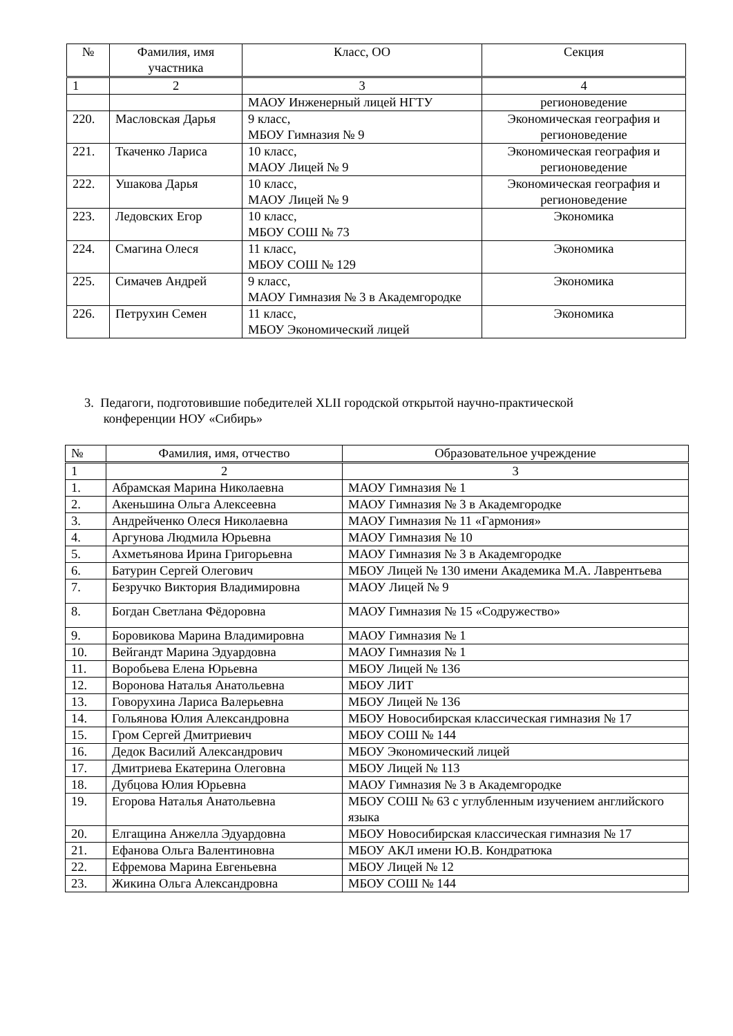| № | Фамилия, имя участника | Класс, ОО | Секция |
| --- | --- | --- | --- |
| 1 | 2 | 3 | 4 |
| | | МАОУ Инженерный лицей НГТУ | регионоведение |
| 220. | Масловская Дарья | 9 класс, МБОУ Гимназия № 9 | Экономическая география и регионоведение |
| 221. | Ткаченко Лариса | 10 класс, МАОУ Лицей № 9 | Экономическая география и регионоведение |
| 222. | Ушакова Дарья | 10 класс, МАОУ Лицей № 9 | Экономическая география и регионоведение |
| 223. | Ледовских Егор | 10 класс, МБОУ СОШ № 73 | Экономика |
| 224. | Смагина Олеся | 11 класс, МБОУ СОШ № 129 | Экономика |
| 225. | Симачев Андрей | 9 класс, МАОУ Гимназия № 3 в Академгородке | Экономика |
| 226. | Петрухин Семен | 11 класс, МБОУ Экономический лицей | Экономика |
3. Педагоги, подготовившие победителей XLII городской открытой научно-практической
конференции НОУ «Сибирь»
| № | Фамилия, имя, отчество | Образовательное учреждение |
| --- | --- | --- |
| 1 | 2 | 3 |
| 1. | Абрамская Марина Николаевна | МАОУ Гимназия № 1 |
| 2. | Акеньшина Ольга Алексеевна | МАОУ Гимназия № 3 в Академгородке |
| 3. | Андрейченко Олеся Николаевна | МАОУ Гимназия № 11 «Гармония» |
| 4. | Аргунова Людмила Юрьевна | МАОУ Гимназия № 10 |
| 5. | Ахметьянова Ирина Григорьевна | МАОУ Гимназия № 3 в Академгородке |
| 6. | Батурин Сергей Олегович | МБОУ Лицей № 130 имени Академика М.А. Лаврентьева |
| 7. | Безручко Виктория Владимировна | МАОУ Лицей № 9 |
| 8. | Богдан Светлана Фёдоровна | МАОУ Гимназия № 15 «Содружество» |
| 9. | Боровикова Марина Владимировна | МАОУ Гимназия № 1 |
| 10. | Вейгандт Марина Эдуардовна | МАОУ Гимназия № 1 |
| 11. | Воробьева Елена Юрьевна | МБОУ Лицей № 136 |
| 12. | Воронова Наталья Анатольевна | МБОУ ЛИТ |
| 13. | Говорухина Лариса Валерьевна | МБОУ Лицей № 136 |
| 14. | Гольянова Юлия Александровна | МБОУ Новосибирская классическая гимназия № 17 |
| 15. | Гром Сергей Дмитриевич | МБОУ СОШ № 144 |
| 16. | Дедок Василий Александрович | МБОУ Экономический лицей |
| 17. | Дмитриева Екатерина Олеговна | МБОУ Лицей № 113 |
| 18. | Дубцова Юлия Юрьевна | МАОУ Гимназия № 3 в Академгородке |
| 19. | Егорова Наталья Анатольевна | МБОУ СОШ № 63 с углубленным изучением английского языка |
| 20. | Елгащина Анжелла Эдуардовна | МБОУ Новосибирская классическая гимназия № 17 |
| 21. | Ефанова Ольга Валентиновна | МБОУ АКЛ имени Ю.В. Кондратюка |
| 22. | Ефремова Марина Евгеньевна | МБОУ Лицей № 12 |
| 23. | Жикина Ольга Александровна | МБОУ СОШ № 144 |